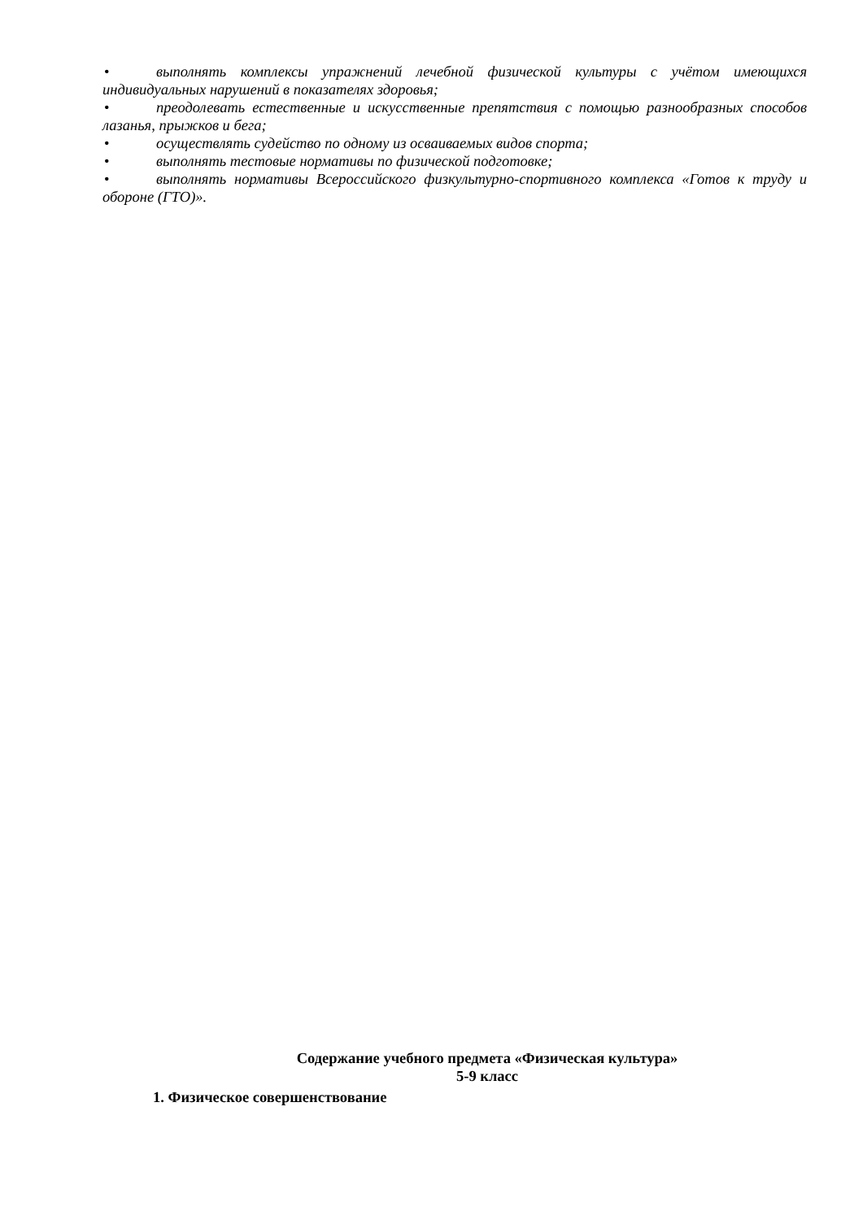• выполнять комплексы упражнений лечебной физической культуры с учётом имеющихся индивидуальных нарушений в показателях здоровья;
• преодолевать естественные и искусственные препятствия с помощью разнообразных способов лазанья, прыжков и бега;
• осуществлять судейство по одному из осваиваемых видов спорта;
• выполнять тестовые нормативы по физической подготовке;
• выполнять нормативы Всероссийского физкультурно-спортивного комплекса «Готов к труду и обороне (ГТО)».
Содержание учебного предмета «Физическая культура»
5-9 класс
1. Физическое совершенствование